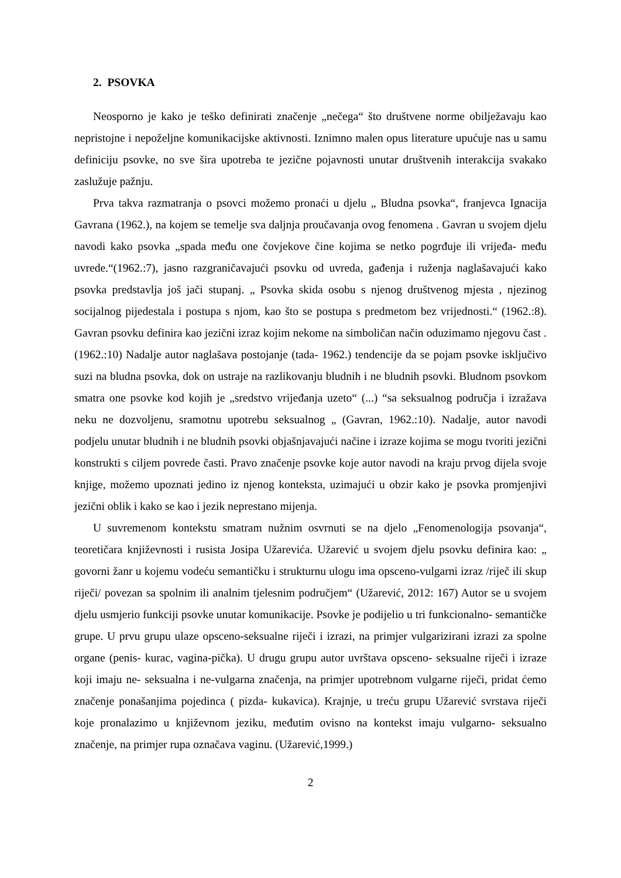2. PSOVKA
Neosporno je kako je teško definirati značenje „nečega“ što društvene norme obilježavaju kao nepristojne i nepoželjne komunikacijske aktivnosti. Iznimno malen opus literature upućuje nas u samu definiciju psovke, no sve šira upotreba te jezične pojavnosti unutar društvenih interakcija svakako zaslužuje pažnju.
Prva takva razmatranja o psovci možemo pronaći u djelu „ Bludna psovka“, franjevca Ignacija Gavrana (1962.), na kojem se temelje sva daljnja proučavanja ovog fenomena . Gavran u svojem djelu navodi kako psovka „spada među one čovjekove čine kojima se netko pogrđuje ili vrijeđa- među uvrede.“(1962.:7), jasno razgraničavajući psovku od uvreda, gađenja i ruženja naglašavajući kako psovka predstavlja još jači stupanj. „ Psovka skida osobu s njenog društvenog mjesta , njezinog socijalnog pijedestala i postupa s njom, kao što se postupa s predmetom bez vrijednosti.“ (1962.:8). Gavran psovku definira kao jezični izraz kojim nekome na simboličan način oduzimamo njegovu čast .(1962.:10) Nadalje autor naglašava postojanje (tada- 1962.) tendencije da se pojam psovke isključivo suzi na bludna psovka, dok on ustraje na razlikovanju bludnih i ne bludnih psovki. Bludnom psovkom smatra one psovke kod kojih je „sredstvo vrijeđanja uzeto“ (...) “sa seksualnog područja i izražava neku ne dozvoljenu, sramotnu upotrebu seksualnog „ (Gavran, 1962.:10). Nadalje, autor navodi podjelu unutar bludnih i ne bludnih psovki objašnjavajući načine i izraze kojima se mogu tvoriti jezični konstrukti s ciljem povrede časti. Pravo značenje psovke koje autor navodi na kraju prvog dijela svoje knjige, možemo upoznati jedino iz njenog konteksta, uzimajući u obzir kako je psovka promjenjivi jezični oblik i kako se kao i jezik neprestano mijenja.
U suvremenom kontekstu smatram nužnim osvrnuti se na djelo „Fenomenologija psovanja“, teoretičara književnosti i rusista Josipa Užarevića. Užarević u svojem djelu psovku definira kao: „ govorni žanr u kojemu vodeću semantičku i strukturnu ulogu ima opsceno-vulgarni izraz /riječ ili skup riječi/ povezan sa spolnim ili analnim tjelesnim područjem“ (Užarević, 2012: 167) Autor se u svojem djelu usmjerio funkciji psovke unutar komunikacije. Psovke je podijelio u tri funkcionalno- semantičke grupe. U prvu grupu ulaze opsceno-seksualne riječi i izrazi, na primjer vulgarizirani izrazi za spolne organe (penis- kurac, vagina-pička). U drugu grupu autor uvrštava opsceno- seksualne riječi i izraze koji imaju ne- seksualna i ne-vulgarna značenja, na primjer upotrebnom vulgarne riječi, pridat ćemo značenje ponašanjima pojedinca ( pizda- kukavica). Krajnje, u treću grupu Užarević svrstava riječi koje pronalazimo u književnom jeziku, međutim ovisno na kontekst imaju vulgarno- seksualno značenje, na primjer rupa označava vaginu. (Užarević,1999.)
2